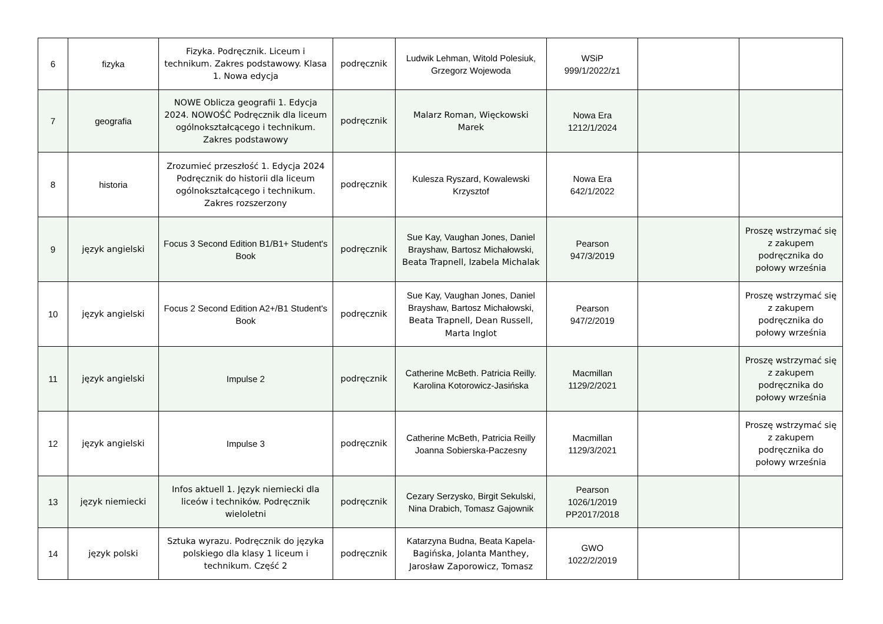| 6 | fizyka | Fizyka. Podręcznik. Liceum i technikum. Zakres podstawowy. Klasa 1. Nowa edycja | podręcznik | Ludwik Lehman, Witold Polesiuk, Grzegorz Wojewoda | WSiP 999/1/2022/z1 | | |
| 7 | geografia | NOWE Oblicza geografii 1. Edycja 2024. NOWOŚĆ Podręcznik dla liceum ogólnokształcącego i technikum. Zakres podstawowy | podręcznik | Malarz Roman, Więckowski Marek | Nowa Era 1212/1/2024 | | |
| 8 | historia | Zrozumieć przeszłość 1. Edycja 2024 Podręcznik do historii dla liceum ogólnokształcącego i technikum. Zakres rozszerzony | podręcznik | Kulesza Ryszard, Kowalewski Krzysztof | Nowa Era 642/1/2022 | | |
| 9 | język angielski | Focus 3 Second Edition B1/B1+ Student's Book | podręcznik | Sue Kay, Vaughan Jones, Daniel Brayshaw, Bartosz Michałowski, Beata Trapnell, Izabela Michalak | Pearson 947/3/2019 | | Proszę wstrzymać się z zakupem podręcznika do połowy września |
| 10 | język angielski | Focus 2 Second Edition A2+/B1 Student's Book | podręcznik | Sue Kay, Vaughan Jones, Daniel Brayshaw, Bartosz Michałowski, Beata Trapnell, Dean Russell, Marta Inglot | Pearson 947/2/2019 | | Proszę wstrzymać się z zakupem podręcznika do połowy września |
| 11 | język angielski | Impulse 2 | podręcznik | Catherine McBeth. Patricia Reilly. Karolina Kotorowicz-Jasińska | Macmillan 1129/2/2021 | | Proszę wstrzymać się z zakupem podręcznika do połowy września |
| 12 | język angielski | Impulse 3 | podręcznik | Catherine McBeth, Patricia Reilly Joanna Sobierska-Paczesny | Macmillan 1129/3/2021 | | Proszę wstrzymać się z zakupem podręcznika do połowy września |
| 13 | język niemiecki | Infos aktuell 1. Język niemiecki dla liceów i techników. Podręcznik wieloletni | podręcznik | Cezary Serzysko, Birgit Sekulski, Nina Drabich, Tomasz Gajownik | Pearson 1026/1/2019 PP2017/2018 | | |
| 14 | język polski | Sztuka wyrazu. Podręcznik do języka polskiego dla klasy 1 liceum i technikum. Część 2 | podręcznik | Katarzyna Budna, Beata Kapela- Bagińska, Jolanta Manthey, Jarosław Zaporowicz, Tomasz | GWO 1022/2/2019 | | |